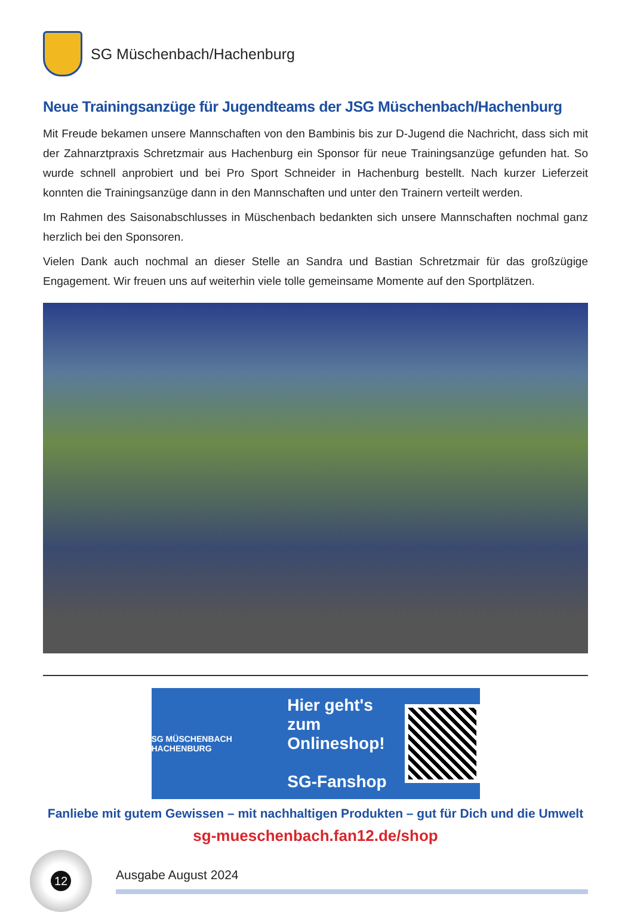SG Müschenbach/Hachenburg
Neue Trainingsanzüge für Jugendteams der JSG Müschenbach/Hachenburg
Mit Freude bekamen unsere Mannschaften von den Bambinis bis zur D-Jugend die Nachricht, dass sich mit der Zahnarztpraxis Schretzmair aus Hachenburg ein Sponsor für neue Trainingsanzüge gefunden hat. So wurde schnell anprobiert und bei Pro Sport Schneider in Hachenburg bestellt. Nach kurzer Lieferzeit konnten die Trainingsanzüge dann in den Mannschaften und unter den Trainern verteilt werden.
Im Rahmen des Saisonabschlusses in Müschenbach bedankten sich unsere Mannschaften nochmal ganz herzlich bei den Sponsoren.
Vielen Dank auch nochmal an dieser Stelle an Sandra und Bastian Schretzmair für das großzügige Engagement. Wir freuen uns auf weiterhin viele tolle gemeinsame Momente auf den Sportplätzen.
SG MÜSCHENBACH HACHENBURG
Hier geht's zum
Onlineshop!
SG-Fanshop
Fanliebe mit gutem Gewissen – mit nachhaltigen Produkten – gut für Dich und die Umwelt
sg-mueschenbach.fan12.de/shop
12
Ausgabe August 2024